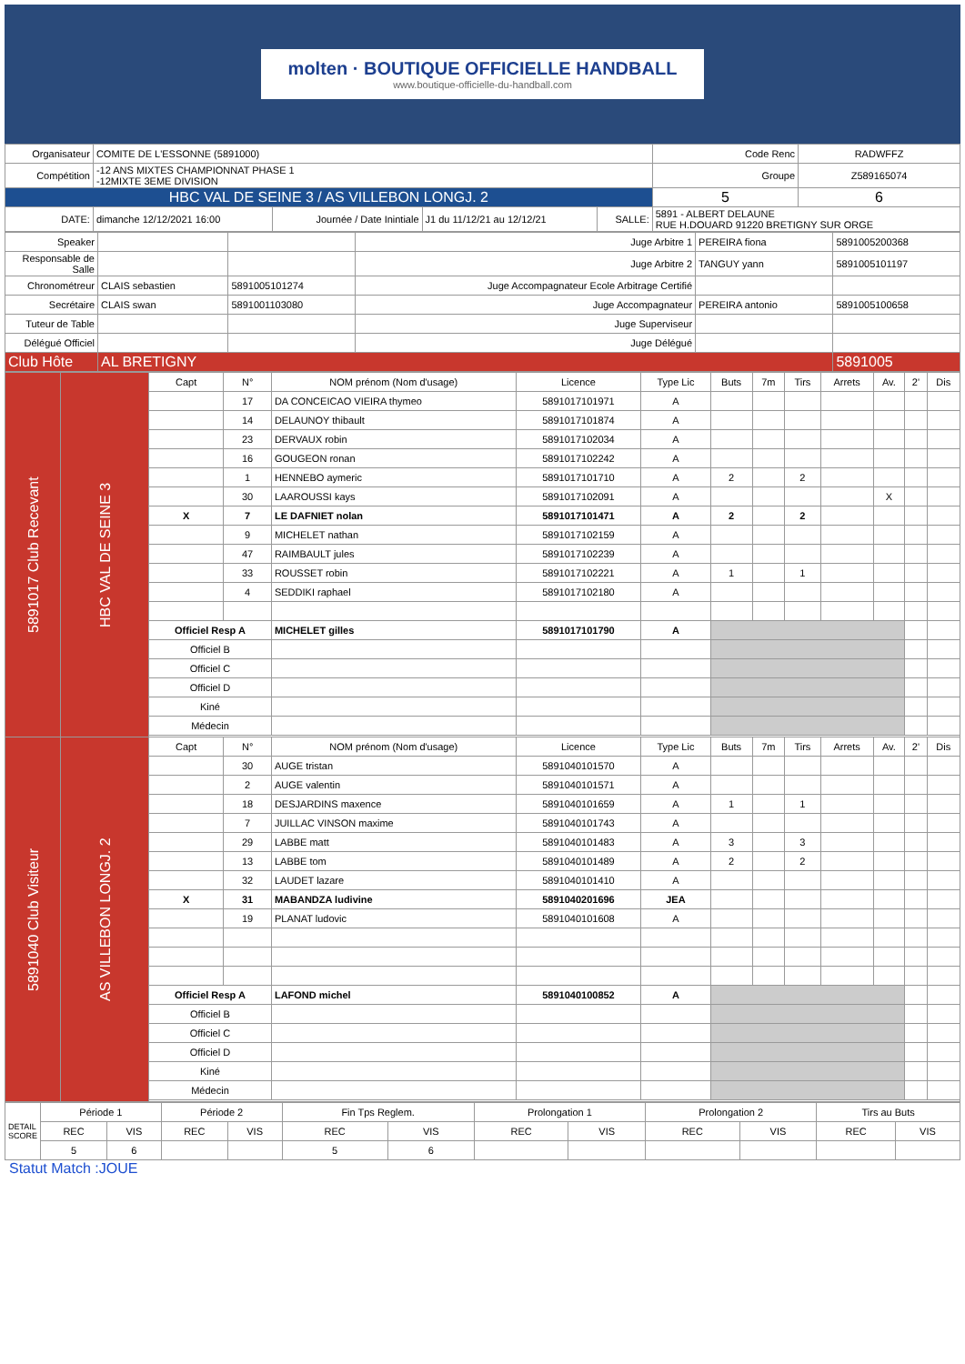molten · BOUTIQUE OFFICIELLE HANDBALL
www.boutique-officielle-du-handball.com
| Organisateur | COMITE DE L'ESSONNE (5891000) | | | | | Code Renc | RADWFFZ |
| Compétition | -12 ANS MIXTES CHAMPIONNAT PHASE 1 -12MIXTE 3EME DIVISION | | | | | Groupe | Z589165074 |
| HBC VAL DE SEINE 3 / AS VILLEBON LONGJ. 2 | | | | | | 5 | 6 |
| DATE: | dimanche 12/12/2021 16:00 | Journée / Date Inintiale | J1 du 11/12/21 au 12/12/21 | SALLE: | 5891 - ALBERT DELAUNE RUE H.DOUARD 91220 BRETIGNY SUR ORGE | | |
| Speaker | | | Juge Arbitre 1 | PEREIRA fiona | 5891005200368 |
| Responsable de Salle | | | Juge Arbitre 2 | TANGUY yann | 5891005101197 |
| Chronométreur | CLAIS sebastien | 5891005101274 | Juge Accompagnateur Ecole Arbitrage Certifié | | |
| Secrétaire | CLAIS swan | 5891001103080 | Juge Accompagnateur | PEREIRA antonio | 5891005100658 |
| Tuteur de Table | | | Juge Superviseur | | |
| Délégué Officiel | | | Juge Délégué | | |
| Club Hôte | AL BRETIGNY | | | | 5891005 |
| 5891017 Club Recevant | HBC VAL DE SEINE 3 | Capt | N° | NOM prénom (Nom d'usage) | Licence | Type Lic | Buts | 7m | Tirs | Arrets | Av. | 2' | Dis |
| | | | 17 | DA CONCEICAO VIEIRA thymeo | 5891017101971 | A | | | | | | | |
| | | | 14 | DELAUNOY thibault | 5891017101874 | A | | | | | | | |
| | | | 23 | DERVAUX robin | 5891017102034 | A | | | | | | | |
| | | | 16 | GOUGEON ronan | 5891017102242 | A | | | | | | | |
| | | | 1 | HENNEBO aymeric | 5891017101710 | A | 2 | | 2 | | | | |
| | | | 30 | LAAROUSSI kays | 5891017102091 | A | | | | | X | | |
| | | X | 7 | LE DAFNIET nolan | 5891017101471 | A | 2 | | 2 | | | | |
| | | | 9 | MICHELET nathan | 5891017102159 | A | | | | | | | |
| | | | 47 | RAIMBAULT jules | 5891017102239 | A | | | | | | | |
| | | | 33 | ROUSSET robin | 5891017102221 | A | 1 | | 1 | | | | |
| | | | 4 | SEDDIKI raphael | 5891017102180 | A | | | | | | | |
| | | Officiel Resp A | | MICHELET gilles | 5891017101790 | A | | | | | | | |
| | | Officiel B | | | | | | | | | | | |
| | | Officiel C | | | | | | | | | | | |
| | | Officiel D | | | | | | | | | | | |
| | | Kiné | | | | | | | | | | | |
| | | Médecin | | | | | | | | | | | |
| 5891040 Club Visiteur | AS VILLEBON LONGJ. 2 | Capt | N° | NOM prénom (Nom d'usage) | Licence | Type Lic | Buts | 7m | Tirs | Arrets | Av. | 2' | Dis |
| | | | 30 | AUGE tristan | 5891040101570 | A | | | | | | | |
| | | | 2 | AUGE valentin | 5891040101571 | A | | | | | | | |
| | | | 18 | DESJARDINS maxence | 5891040101659 | A | 1 | | 1 | | | | |
| | | | 7 | JUILLAC VINSON maxime | 5891040101743 | A | | | | | | | |
| | | | 29 | LABBE matt | 5891040101483 | A | 3 | | 3 | | | | |
| | | | 13 | LABBE tom | 5891040101489 | A | 2 | | 2 | | | | |
| | | | 32 | LAUDET lazare | 5891040101410 | A | | | | | | | |
| | | X | 31 | MABANDZA ludivine | 5891040201696 | JEA | | | | | | | |
| | | | 19 | PLANAT ludovic | 5891040101608 | A | | | | | | | |
| | | Officiel Resp A | | LAFOND michel | 5891040100852 | A | | | | | | | |
| | | Officiel B | | | | | | | | | | | |
| | | Officiel C | | | | | | | | | | | |
| | | Officiel D | | | | | | | | | | | |
| | | Kiné | | | | | | | | | | | |
| | | Médecin | | | | | | | | | | | |
| DETAIL SCORE | Période 1 | | Période 2 | | Fin Tps Reglem. | | Prolongation 1 | | Prolongation 2 | | Tirs au Buts | |
| | REC | VIS | REC | VIS | REC | VIS | REC | VIS | REC | VIS | REC | VIS |
| | 5 | 6 | | | 5 | 6 | | | | | | |
Statut Match :JOUE